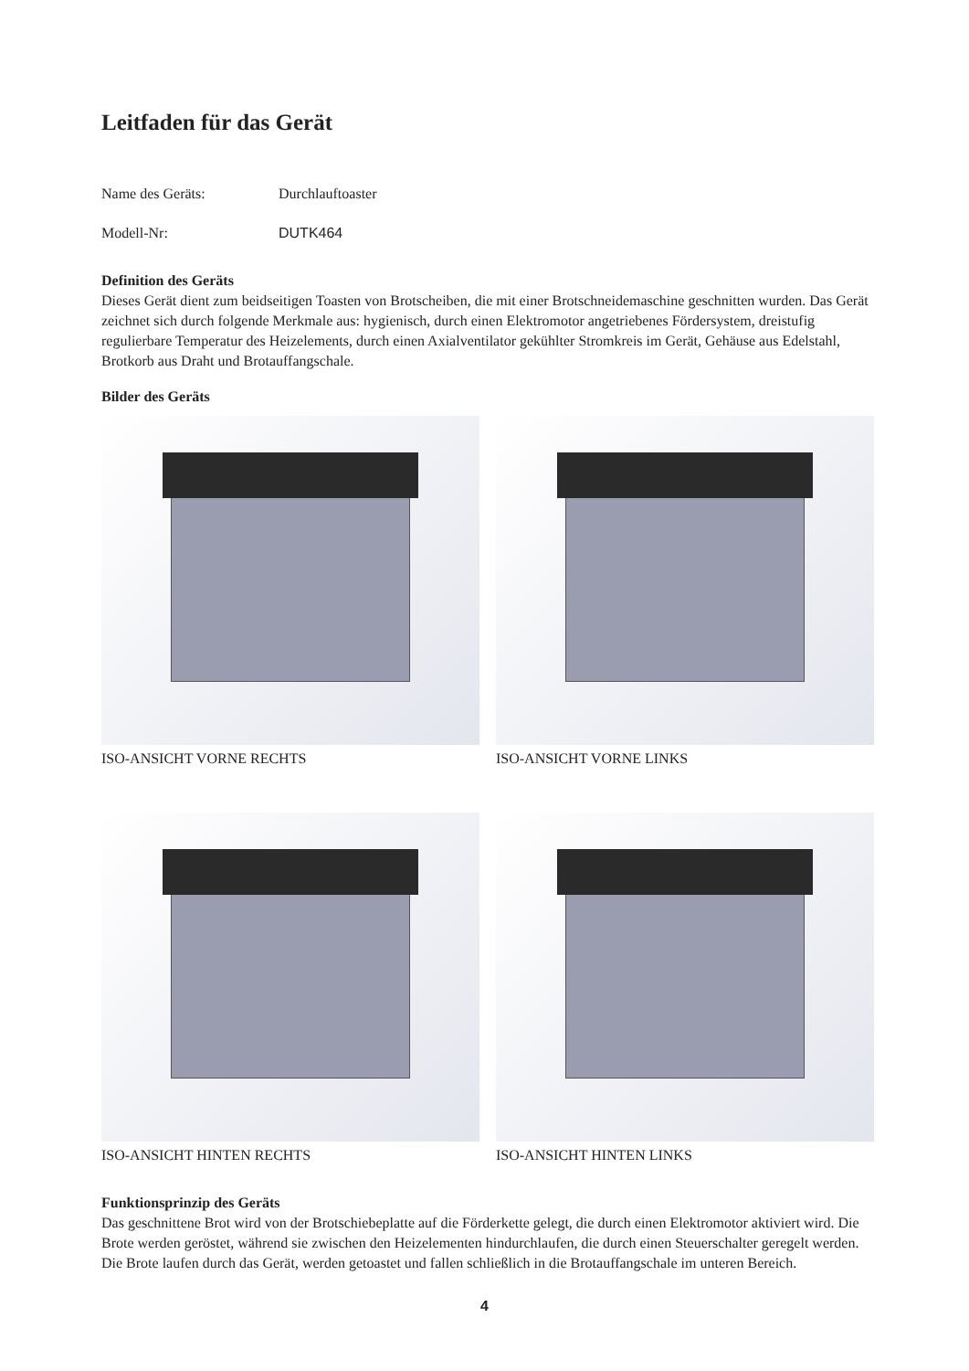Leitfaden für das Gerät
Name des Geräts: Durchlauftoaster
Modell-Nr: DUTK464
Definition des Geräts
Dieses Gerät dient zum beidseitigen Toasten von Brotscheiben, die mit einer Brotschneidemaschine geschnitten wurden. Das Gerät zeichnet sich durch folgende Merkmale aus: hygienisch, durch einen Elektromotor angetriebenes Fördersystem, dreistufig regulierbare Temperatur des Heizelements, durch einen Axialventilator gekühlter Stromkreis im Gerät, Gehäuse aus Edelstahl, Brotkorb aus Draht und Brotauffangschale.
Bilder des Geräts
ISO-ANSICHT VORNE RECHTS
ISO-ANSICHT VORNE LINKS
ISO-ANSICHT HINTEN RECHTS
ISO-ANSICHT HINTEN LINKS
Funktionsprinzip des Geräts
Das geschnittene Brot wird von der Brotschiebeplatte auf die Förderkette gelegt, die durch einen Elektromotor aktiviert wird. Die Brote werden geröstet, während sie zwischen den Heizelementen hindurchlaufen, die durch einen Steuerschalter geregelt werden. Die Brote laufen durch das Gerät, werden getoastet und fallen schließlich in die Brotauffangschale im unteren Bereich.
4